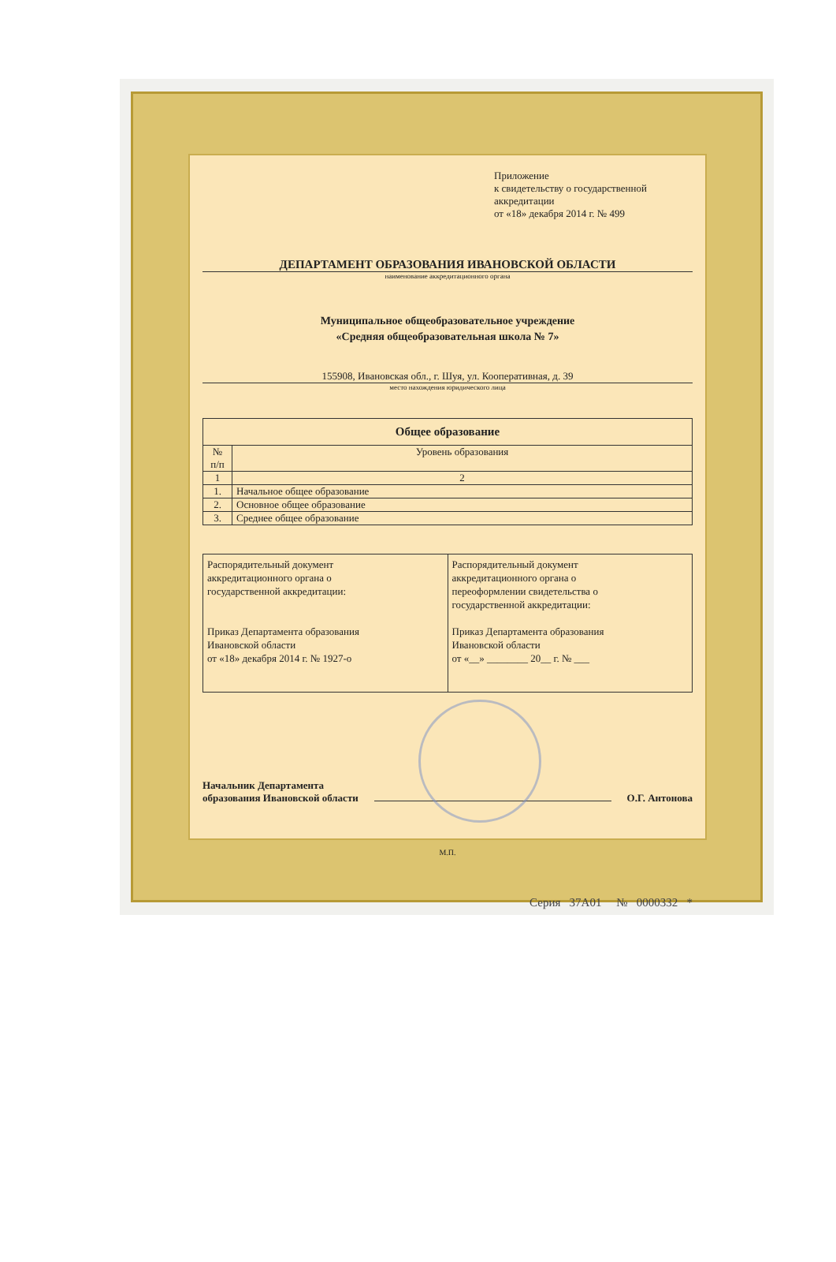Приложение
к свидетельству о государственной
аккредитации
от «18» декабря 2014 г. № 499
ДЕПАРТАМЕНТ ОБРАЗОВАНИЯ ИВАНОВСКОЙ ОБЛАСТИ
наименование аккредитационного органа
Муниципальное общеобразовательное учреждение
«Средняя общеобразовательная школа № 7»
155908, Ивановская обл., г. Шуя, ул. Кооперативная, д. 39
место нахождения юридического лица
| Общее образование | |
| --- | --- |
| № п/п | Уровень образования |
| 1 | 2 |
| 1. | Начальное общее образование |
| 2. | Основное общее образование |
| 3. | Среднее общее образование |
| Распорядительный документ аккредитационного органа о государственной аккредитации: Приказ Департамента образования Ивановской области от «18» декабря 2014 г. № 1927-о | Распорядительный документ аккредитационного органа о переоформлении свидетельства о государственной аккредитации: Приказ Департамента образования Ивановской области от «__» ________ 20__ г. № ___ |
Начальник Департамента
образования Ивановской области
О.Г. Антонова
М.П.
Серия 37А01 № 0000332 *